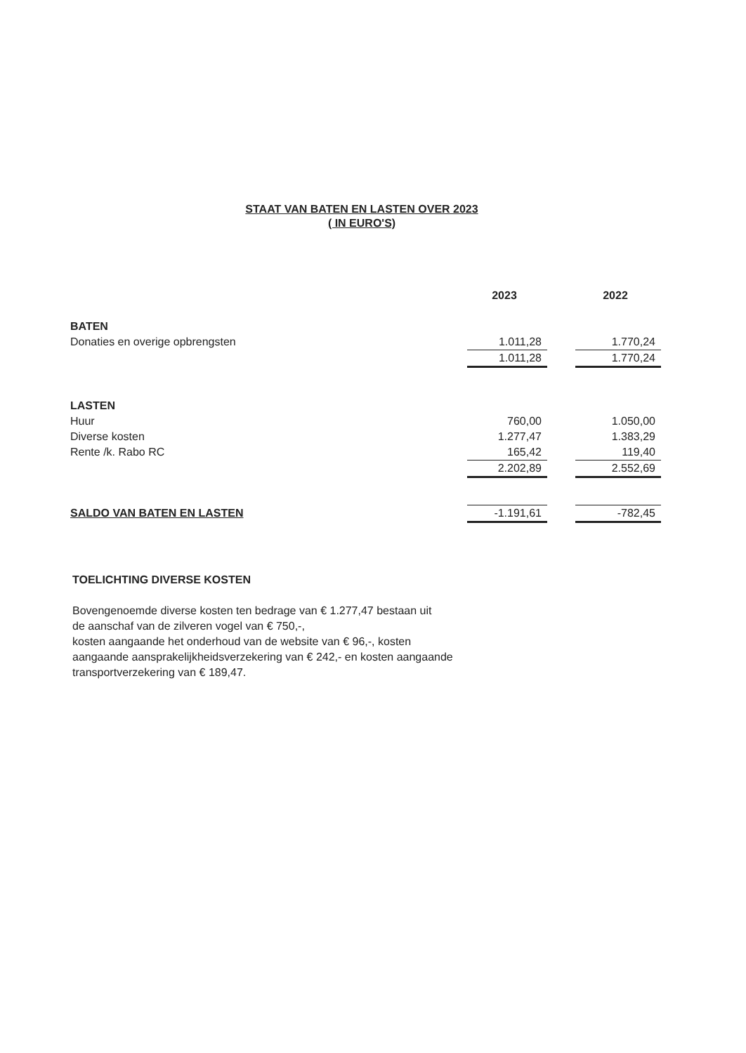STAAT VAN BATEN EN LASTEN OVER 2023
( IN EURO'S)
| | 2023 | | 2022 |
| --- | --- | --- | --- |
| BATEN | | | |
| Donaties en overige opbrengsten | 1.011,28 | | 1.770,24 |
| | 1.011,28 | | 1.770,24 |
| LASTEN | | | |
| Huur | 760,00 | | 1.050,00 |
| Diverse kosten | 1.277,47 | | 1.383,29 |
| Rente /k. Rabo RC | 165,42 | | 119,40 |
| | 2.202,89 | | 2.552,69 |
| SALDO VAN BATEN EN LASTEN | -1.191,61 | | -782,45 |
TOELICHTING DIVERSE KOSTEN
Bovengenoemde diverse kosten ten bedrage van € 1.277,47 bestaan uit
de aanschaf van de zilveren vogel van € 750,-,
kosten aangaande het onderhoud van de website van € 96,-, kosten
aangaande aansprakelijkheidsverzekering van € 242,- en kosten aangaande
transportverzekering van € 189,47.